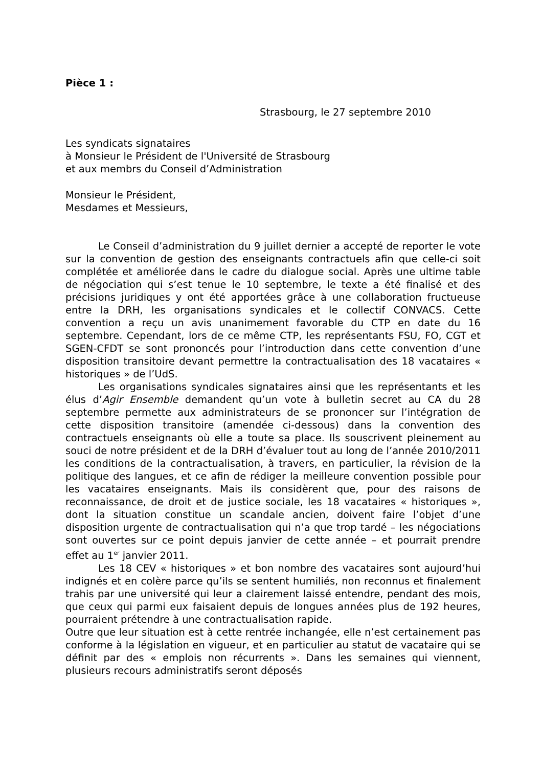Pièce 1 :
Strasbourg, le 27 septembre 2010
Les syndicats signataires
à Monsieur le Président de l'Université de Strasbourg
et aux membrs du Conseil d’Administration
Monsieur le Président,
Mesdames et Messieurs,
Le Conseil d’administration du 9 juillet dernier a accepté de reporter le vote sur la convention de gestion des enseignants contractuels afin que celle-ci soit complétée et améliorée dans le cadre du dialogue social. Après une ultime table de négociation qui s’est tenue le 10 septembre, le texte a été finalisé et des précisions juridiques y ont été apportées grâce à une collaboration fructueuse entre la DRH, les organisations syndicales et le collectif CONVACS. Cette convention a reçu un avis unanimement favorable du CTP en date du 16 septembre. Cependant, lors de ce même CTP, les représentants FSU, FO, CGT et SGEN-CFDT se sont prononcés pour l’introduction dans cette convention d’une disposition transitoire devant permettre la contractualisation des 18 vacataires « historiques » de l’UdS.
Les organisations syndicales signataires ainsi que les représentants et les élus d’Agir Ensemble demandent qu’un vote à bulletin secret au CA du 28 septembre permette aux administrateurs de se prononcer sur l’intégration de cette disposition transitoire (amendée ci-dessous) dans la convention des contractuels enseignants où elle a toute sa place. Ils souscrivent pleinement au souci de notre président et de la DRH d’évaluer tout au long de l’année 2010/2011 les conditions de la contractualisation, à travers, en particulier, la révision de la politique des langues, et ce afin de rédiger la meilleure convention possible pour les vacataires enseignants. Mais ils considèrent que, pour des raisons de reconnaissance, de droit et de justice sociale, les 18 vacataires « historiques », dont la situation constitue un scandale ancien, doivent faire l’objet d’une disposition urgente de contractualisation qui n’a que trop tardé – les négociations sont ouvertes sur ce point depuis janvier de cette année – et pourrait prendre effet au 1<sup>er</sup> janvier 2011.
Les 18 CEV « historiques » et bon nombre des vacataires sont aujourd’hui indignés et en colère parce qu’ils se sentent humiliés, non reconnus et finalement trahis par une université qui leur a clairement laissé entendre, pendant des mois, que ceux qui parmi eux faisaient depuis de longues années plus de 192 heures, pourraient prétendre à une contractualisation rapide.
Outre que leur situation est à cette rentrée inchangée, elle n’est certainement pas conforme à la législation en vigueur, et en particulier au statut de vacataire qui se définit par des « emplois non récurrents ». Dans les semaines qui viennent, plusieurs recours administratifs seront déposés